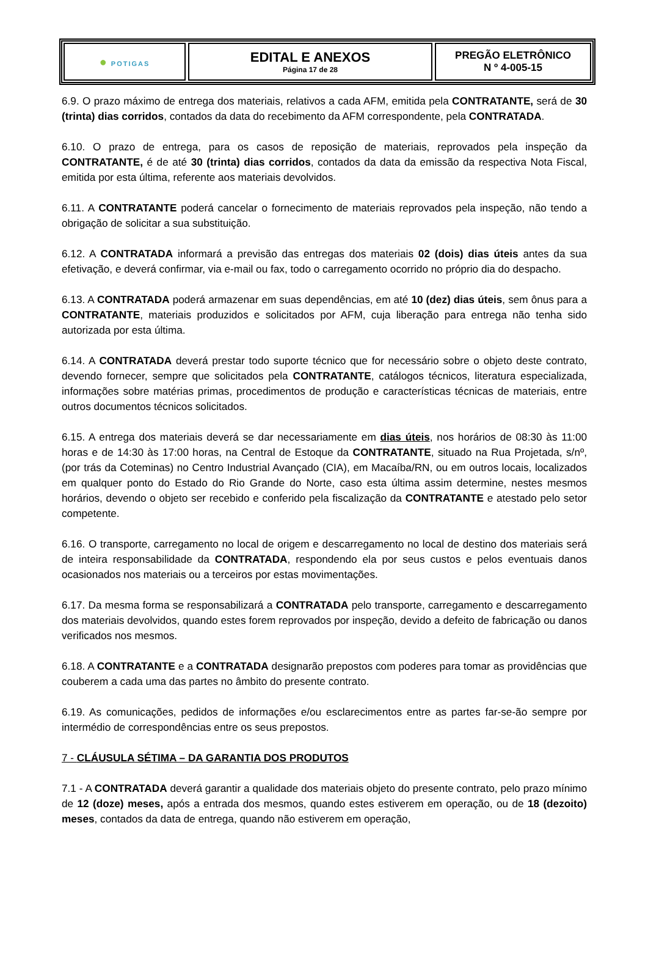● POTIGAS
EDITAL E ANEXOS
Página 17 de 28
PREGÃO ELETRÔNICO
N º 4-005-15
6.9. O prazo máximo de entrega dos materiais, relativos a cada AFM, emitida pela CONTRATANTE, será de 30 (trinta) dias corridos, contados da data do recebimento da AFM correspondente, pela CONTRATADA.
6.10. O prazo de entrega, para os casos de reposição de materiais, reprovados pela inspeção da CONTRATANTE, é de até 30 (trinta) dias corridos, contados da data da emissão da respectiva Nota Fiscal, emitida por esta última, referente aos materiais devolvidos.
6.11. A CONTRATANTE poderá cancelar o fornecimento de materiais reprovados pela inspeção, não tendo a obrigação de solicitar a sua substituição.
6.12. A CONTRATADA informará a previsão das entregas dos materiais 02 (dois) dias úteis antes da sua efetivação, e deverá confirmar, via e-mail ou fax, todo o carregamento ocorrido no próprio dia do despacho.
6.13. A CONTRATADA poderá armazenar em suas dependências, em até 10 (dez) dias úteis, sem ônus para a CONTRATANTE, materiais produzidos e solicitados por AFM, cuja liberação para entrega não tenha sido autorizada por esta última.
6.14. A CONTRATADA deverá prestar todo suporte técnico que for necessário sobre o objeto deste contrato, devendo fornecer, sempre que solicitados pela CONTRATANTE, catálogos técnicos, literatura especializada, informações sobre matérias primas, procedimentos de produção e características técnicas de materiais, entre outros documentos técnicos solicitados.
6.15. A entrega dos materiais deverá se dar necessariamente em dias úteis, nos horários de 08:30 às 11:00 horas e de 14:30 às 17:00 horas, na Central de Estoque da CONTRATANTE, situado na Rua Projetada, s/nº, (por trás da Coteminas) no Centro Industrial Avançado (CIA), em Macaíba/RN, ou em outros locais, localizados em qualquer ponto do Estado do Rio Grande do Norte, caso esta última assim determine, nestes mesmos horários, devendo o objeto ser recebido e conferido pela fiscalização da CONTRATANTE e atestado pelo setor competente.
6.16. O transporte, carregamento no local de origem e descarregamento no local de destino dos materiais será de inteira responsabilidade da CONTRATADA, respondendo ela por seus custos e pelos eventuais danos ocasionados nos materiais ou a terceiros por estas movimentações.
6.17. Da mesma forma se responsabilizará a CONTRATADA pelo transporte, carregamento e descarregamento dos materiais devolvidos, quando estes forem reprovados por inspeção, devido a defeito de fabricação ou danos verificados nos mesmos.
6.18. A CONTRATANTE e a CONTRATADA designarão prepostos com poderes para tomar as providências que couberem a cada uma das partes no âmbito do presente contrato.
6.19. As comunicações, pedidos de informações e/ou esclarecimentos entre as partes far-se-ão sempre por intermédio de correspondências entre os seus prepostos.
7 - CLÁUSULA SÉTIMA – DA GARANTIA DOS PRODUTOS
7.1 - A CONTRATADA deverá garantir a qualidade dos materiais objeto do presente contrato, pelo prazo mínimo de 12 (doze) meses, após a entrada dos mesmos, quando estes estiverem em operação, ou de 18 (dezoito) meses, contados da data de entrega, quando não estiverem em operação,